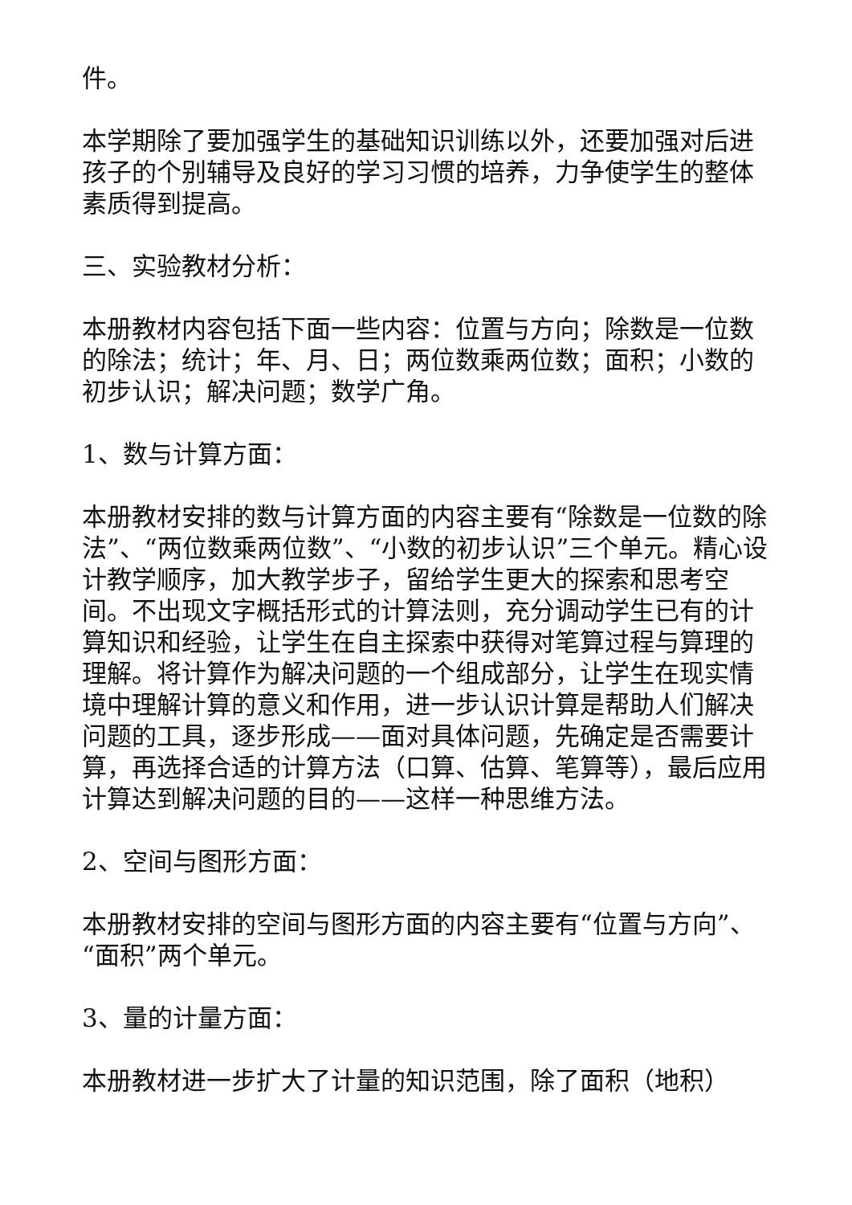件。
本学期除了要加强学生的基础知识训练以外，还要加强对后进孩子的个别辅导及良好的学习习惯的培养，力争使学生的整体素质得到提高。
三、实验教材分析：
本册教材内容包括下面一些内容：位置与方向；除数是一位数的除法；统计；年、月、日；两位数乘两位数；面积；小数的初步认识；解决问题；数学广角。
1、数与计算方面：
本册教材安排的数与计算方面的内容主要有“除数是一位数的除法”、“两位数乘两位数”、“小数的初步认识”三个单元。精心设计教学顺序，加大教学步子，留给学生更大的探索和思考空间。不出现文字概括形式的计算法则，充分调动学生已有的计算知识和经验，让学生在自主探索中获得对笔算过程与算理的理解。将计算作为解决问题的一个组成部分，让学生在现实情境中理解计算的意义和作用，进一步认识计算是帮助人们解决问题的工具，逐步形成——面对具体问题，先确定是否需要计算，再选择合适的计算方法（口算、估算、笔算等），最后应用计算达到解决问题的目的——这样一种思维方法。
2、空间与图形方面：
本册教材安排的空间与图形方面的内容主要有“位置与方向”、“面积”两个单元。
3、量的计量方面：
本册教材进一步扩大了计量的知识范围，除了面积（地积）